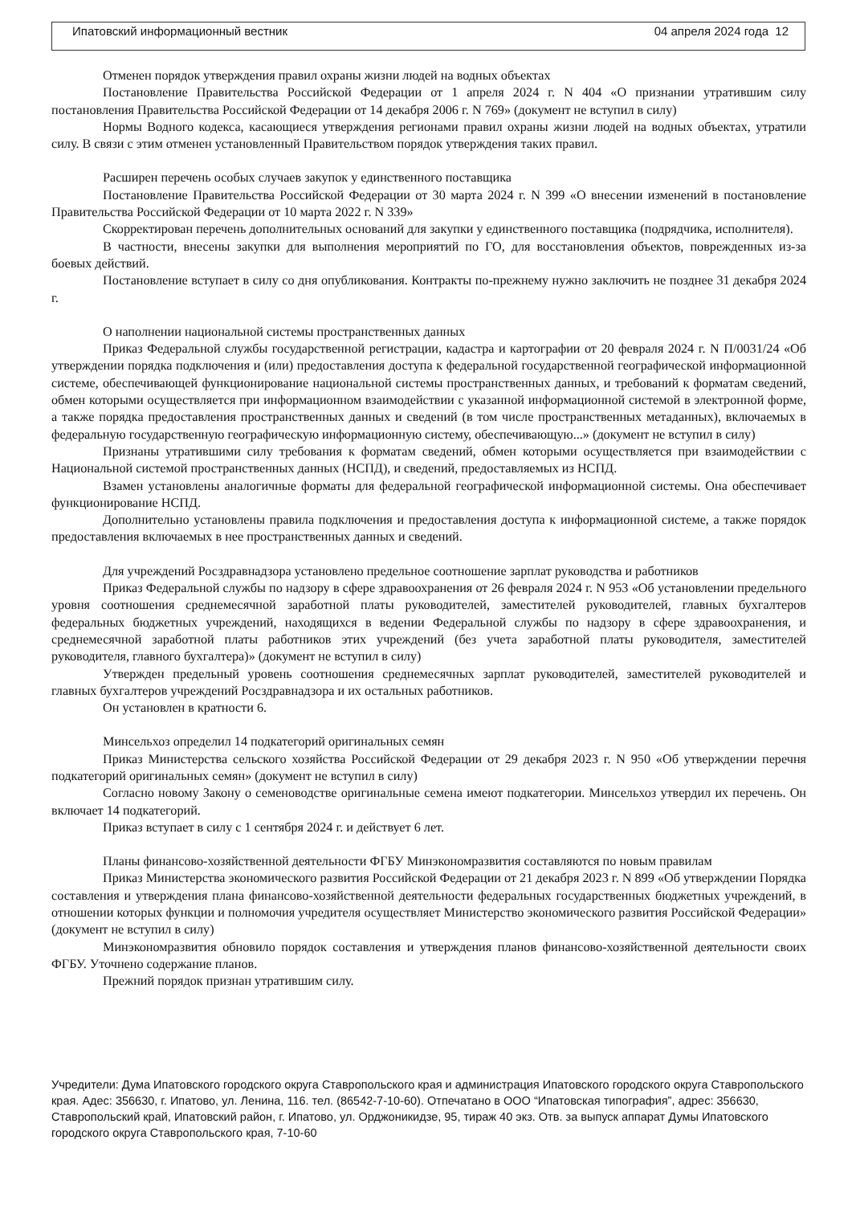Ипатовский информационный вестник 04 апреля 2024 года 12
Отменен порядок утверждения правил охраны жизни людей на водных объектах
Постановление Правительства Российской Федерации от 1 апреля 2024 г. N 404 «О признании утратившим силу постановления Правительства Российской Федерации от 14 декабря 2006 г. N 769» (документ не вступил в силу)
Нормы Водного кодекса, касающиеся утверждения регионами правил охраны жизни людей на водных объектах, утратили силу. В связи с этим отменен установленный Правительством порядок утверждения таких правил.
Расширен перечень особых случаев закупок у единственного поставщика
Постановление Правительства Российской Федерации от 30 марта 2024 г. N 399 «О внесении изменений в постановление Правительства Российской Федерации от 10 марта 2022 г. N 339»
Скорректирован перечень дополнительных оснований для закупки у единственного поставщика (подрядчика, исполнителя).
В частности, внесены закупки для выполнения мероприятий по ГО, для восстановления объектов, поврежденных из-за боевых действий.
Постановление вступает в силу со дня опубликования. Контракты по-прежнему нужно заключить не позднее 31 декабря 2024 г.
О наполнении национальной системы пространственных данных
Приказ Федеральной службы государственной регистрации, кадастра и картографии от 20 февраля 2024 г. N П/0031/24 «Об утверждении порядка подключения и (или) предоставления доступа к федеральной государственной географической информационной системе, обеспечивающей функционирование национальной системы пространственных данных, и требований к форматам сведений, обмен которыми осуществляется при информационном взаимодействии с указанной информационной системой в электронной форме, а также порядка предоставления пространственных данных и сведений (в том числе пространственных метаданных), включаемых в федеральную государственную географическую информационную систему, обеспечивающую...» (документ не вступил в силу)
Признаны утратившими силу требования к форматам сведений, обмен которыми осуществляется при взаимодействии с Национальной системой пространственных данных (НСПД), и сведений, предоставляемых из НСПД.
Взамен установлены аналогичные форматы для федеральной географической информационной системы. Она обеспечивает функционирование НСПД.
Дополнительно установлены правила подключения и предоставления доступа к информационной системе, а также порядок предоставления включаемых в нее пространственных данных и сведений.
Для учреждений Росздравнадзора установлено предельное соотношение зарплат руководства и работников
Приказ Федеральной службы по надзору в сфере здравоохранения от 26 февраля 2024 г. N 953 «Об установлении предельного уровня соотношения среднемесячной заработной платы руководителей, заместителей руководителей, главных бухгалтеров федеральных бюджетных учреждений, находящихся в ведении Федеральной службы по надзору в сфере здравоохранения, и среднемесячной заработной платы работников этих учреждений (без учета заработной платы руководителя, заместителей руководителя, главного бухгалтера)» (документ не вступил в силу)
Утвержден предельный уровень соотношения среднемесячных зарплат руководителей, заместителей руководителей и главных бухгалтеров учреждений Росздравнадзора и их остальных работников.
Он установлен в кратности 6.
Минсельхоз определил 14 подкатегорий оригинальных семян
Приказ Министерства сельского хозяйства Российской Федерации от 29 декабря 2023 г. N 950 «Об утверждении перечня подкатегорий оригинальных семян» (документ не вступил в силу)
Согласно новому Закону о семеноводстве оригинальные семена имеют подкатегории. Минсельхоз утвердил их перечень. Он включает 14 подкатегорий.
Приказ вступает в силу с 1 сентября 2024 г. и действует 6 лет.
Планы финансово-хозяйственной деятельности ФГБУ Минэкономразвития составляются по новым правилам
Приказ Министерства экономического развития Российской Федерации от 21 декабря 2023 г. N 899 «Об утверждении Порядка составления и утверждения плана финансово-хозяйственной деятельности федеральных государственных бюджетных учреждений, в отношении которых функции и полномочия учредителя осуществляет Министерство экономического развития Российской Федерации» (документ не вступил в силу)
Минэкономразвития обновило порядок составления и утверждения планов финансово-хозяйственной деятельности своих ФГБУ. Уточнено содержание планов.
Прежний порядок признан утратившим силу.
Учредители: Дума Ипатовского городского округа Ставропольского края и администрация Ипатовского городского округа Ставропольского края. Адес: 356630, г. Ипатово, ул. Ленина, 116. тел. (86542-7-10-60). Отпечатано в ООО “Ипатовская типография”, адрес: 356630, Ставропольский край, Ипатовский район, г. Ипатово, ул. Орджоникидзе, 95, тираж 40 экз. Отв. за выпуск аппарат Думы Ипатовского городского округа Ставропольского края, 7-10-60